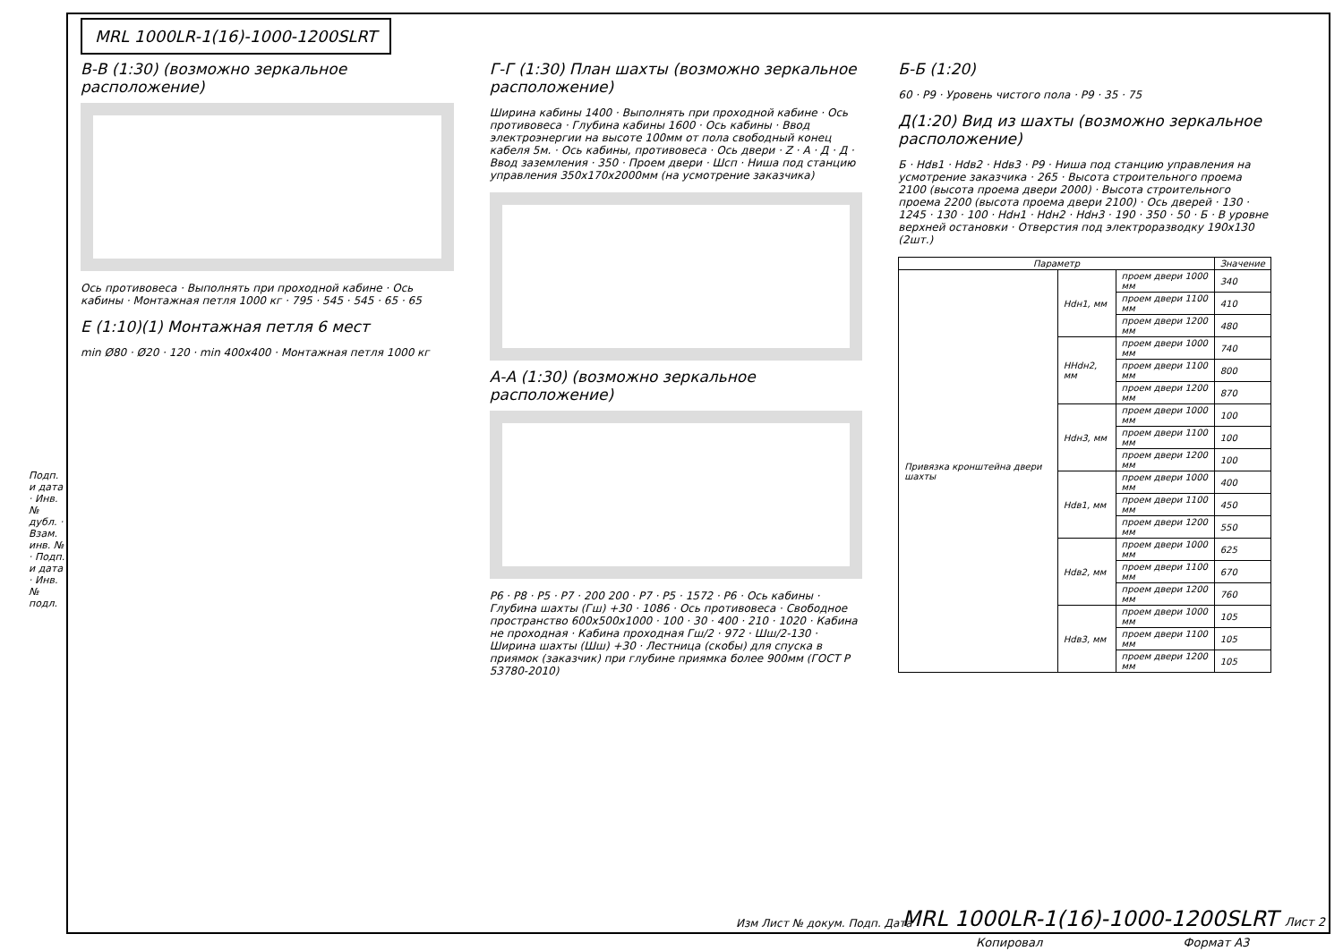MRL 1000LR-1(16)-1000-1200SLRT
В-В (1:30) (возможно зеркальное расположение)
Ось противовеса · Выполнять при проходной кабине · Ось кабины · Монтажная петля 1000 кг · 795 · 545 · 545 · 65 · 65
Е (1:10)(1) Монтажная петля 6 мест
min Ø80 · Ø20 · 120 · min 400x400 · Монтажная петля 1000 кг
Г-Г (1:30) План шахты (возможно зеркальное расположение)
Ширина кабины 1400 · Выполнять при проходной кабине · Ось противовеса · Глубина кабины 1600 · Ось кабины · Ввод электроэнергии на высоте 100мм от пола свободный конец кабеля 5м. · Ось кабины, противовеса · Ось двери · Z · А · Д · Д · Ввод заземления · 350 · Проем двери · Шсп · Ниша под станцию управления 350x170x2000мм (на усмотрение заказчика)
А-А (1:30) (возможно зеркальное расположение)
P6 · P8 · P5 · P7 · 200 200 · P7 · P5 · 1572 · P6 · Ось кабины · Глубина шахты (Гш) +30 · 1086 · Ось противовеса · Свободное пространство 600x500x1000 · 100 · 30 · 400 · 210 · 1020 · Кабина не проходная · Кабина проходная Гш/2 · 972 · Шш/2-130 · Ширина шахты (Шш) +30 · Лестница (скобы) для спуска в приямок (заказчик) при глубине приямка более 900мм (ГОСТ Р 53780-2010)
Б-Б (1:20)
60 · P9 · Уровень чистого пола · P9 · 35 · 75
Д(1:20) Вид из шахты (возможно зеркальное расположение)
Б · Нdв1 · Нdв2 · Нdв3 · P9 · Ниша под станцию управления на усмотрение заказчика · 265 · Высота строительного проема 2100 (высота проема двери 2000) · Высота строительного проема 2200 (высота проема двери 2100) · Ось дверей · 130 · 1245 · 130 · 100 · Нdн1 · Нdн2 · Нdн3 · 190 · 350 · 50 · Б · В уровне верхней остановки · Отверстия под электроразводку 190x130 (2шт.)
| Параметр | | | Значение |
| --- | --- | --- | --- |
| Привязка кронштейна двери шахты | Нdн1, мм | проем двери 1000 мм | 340 |
| | | проем двери 1100 мм | 410 |
| | | проем двери 1200 мм | 480 |
| | ННdн2, мм | проем двери 1000 мм | 740 |
| | | проем двери 1100 мм | 800 |
| | | проем двери 1200 мм | 870 |
| | Нdн3, мм | проем двери 1000 мм | 100 |
| | | проем двери 1100 мм | 100 |
| | | проем двери 1200 мм | 100 |
| | Нdв1, мм | проем двери 1000 мм | 400 |
| | | проем двери 1100 мм | 450 |
| | | проем двери 1200 мм | 550 |
| | Нdв2, мм | проем двери 1000 мм | 625 |
| | | проем двери 1100 мм | 670 |
| | | проем двери 1200 мм | 760 |
| | Нdв3, мм | проем двери 1000 мм | 105 |
| | | проем двери 1100 мм | 105 |
| | | проем двери 1200 мм | 105 |
Изм Лист № докум. Подп. Дата
MRL 1000LR-1(16)-1000-1200SLRT Лист 2
Копировал Формат A3
Подп. и дата · Инв. № дубл. · Взам. инв. № · Подп. и дата · Инв. № подл.